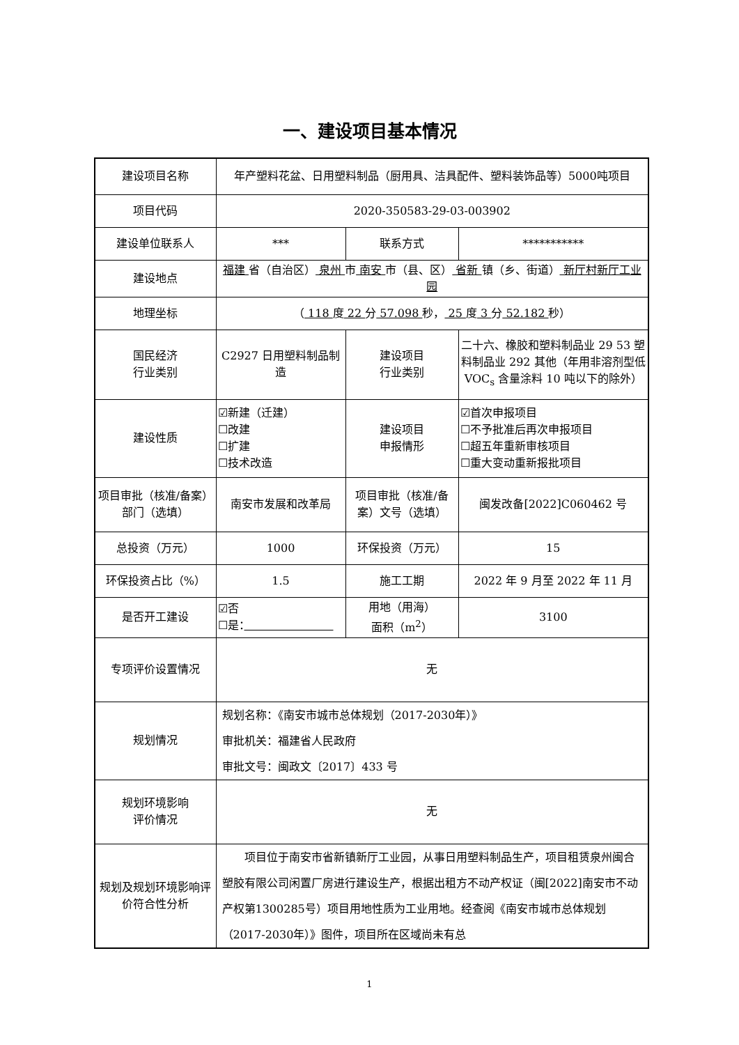一、建设项目基本情况
| 建设项目名称 | 年产塑料花盆、日用塑料制品（厨用具、洁具配件、塑料装饰品等）5000吨项目 | | |
| 项目代码 | 2020-350583-29-03-003902 | | |
| 建设单位联系人 | *** | 联系方式 | *********** |
| 建设地点 | 福建 省（自治区） 泉州 市 南安 市（县、区） 省新 镇（乡、街道） 新厅村新厅工业园 | | |
| 地理坐标 | （ 118 度 22 分 57.098 秒， 25 度 3 分 52.182 秒） | | |
| 国民经济 行业类别 | C2927 日用塑料制品制造 | 建设项目 行业类别 | 二十六、橡胶和塑料制品业 29 53 塑料制品业 292 其他（年用非溶剂型低 VOC<sub>s</sub> 含量涂料 10 吨以下的除外） |
| 建设性质 | ☑新建（迁建） ☐改建 ☐扩建 ☐技术改造 | 建设项目 申报情形 | ☑首次申报项目 ☐不予批准后再次申报项目 ☐超五年重新审核项目 ☐重大变动重新报批项目 |
| 项目审批（核准/备案）部门（选填） | 南安市发展和改革局 | 项目审批（核准/备案）文号（选填） | 闽发改备[2022]C060462 号 |
| 总投资（万元） | 1000 | 环保投资（万元） | 15 |
| 环保投资占比（%） | 1.5 | 施工工期 | 2022 年 9 月至 2022 年 11 月 |
| 是否开工建设 | ☑否 ☐是： | 用地（用海） 面积（m<sup>2</sup>） | 3100 |
| 专项评价设置情况 | 无 | | |
| 规划情况 | 规划名称：《南安市城市总体规划（2017-2030年）》 审批机关：福建省人民政府 审批文号：闽政文〔2017〕433 号 | | |
| 规划环境影响 评价情况 | 无 | | |
| 规划及规划环境影响评价符合性分析 | 项目位于南安市省新镇新厅工业园，从事日用塑料制品生产，项目租赁泉州闽合塑胶有限公司闲置厂房进行建设生产，根据出租方不动产权证（闽[2022]南安市不动产权第1300285号）项目用地性质为工业用地。经查阅《南安市城市总体规划（2017-2030年）》图件，项目所在区域尚未有总 | | |
1